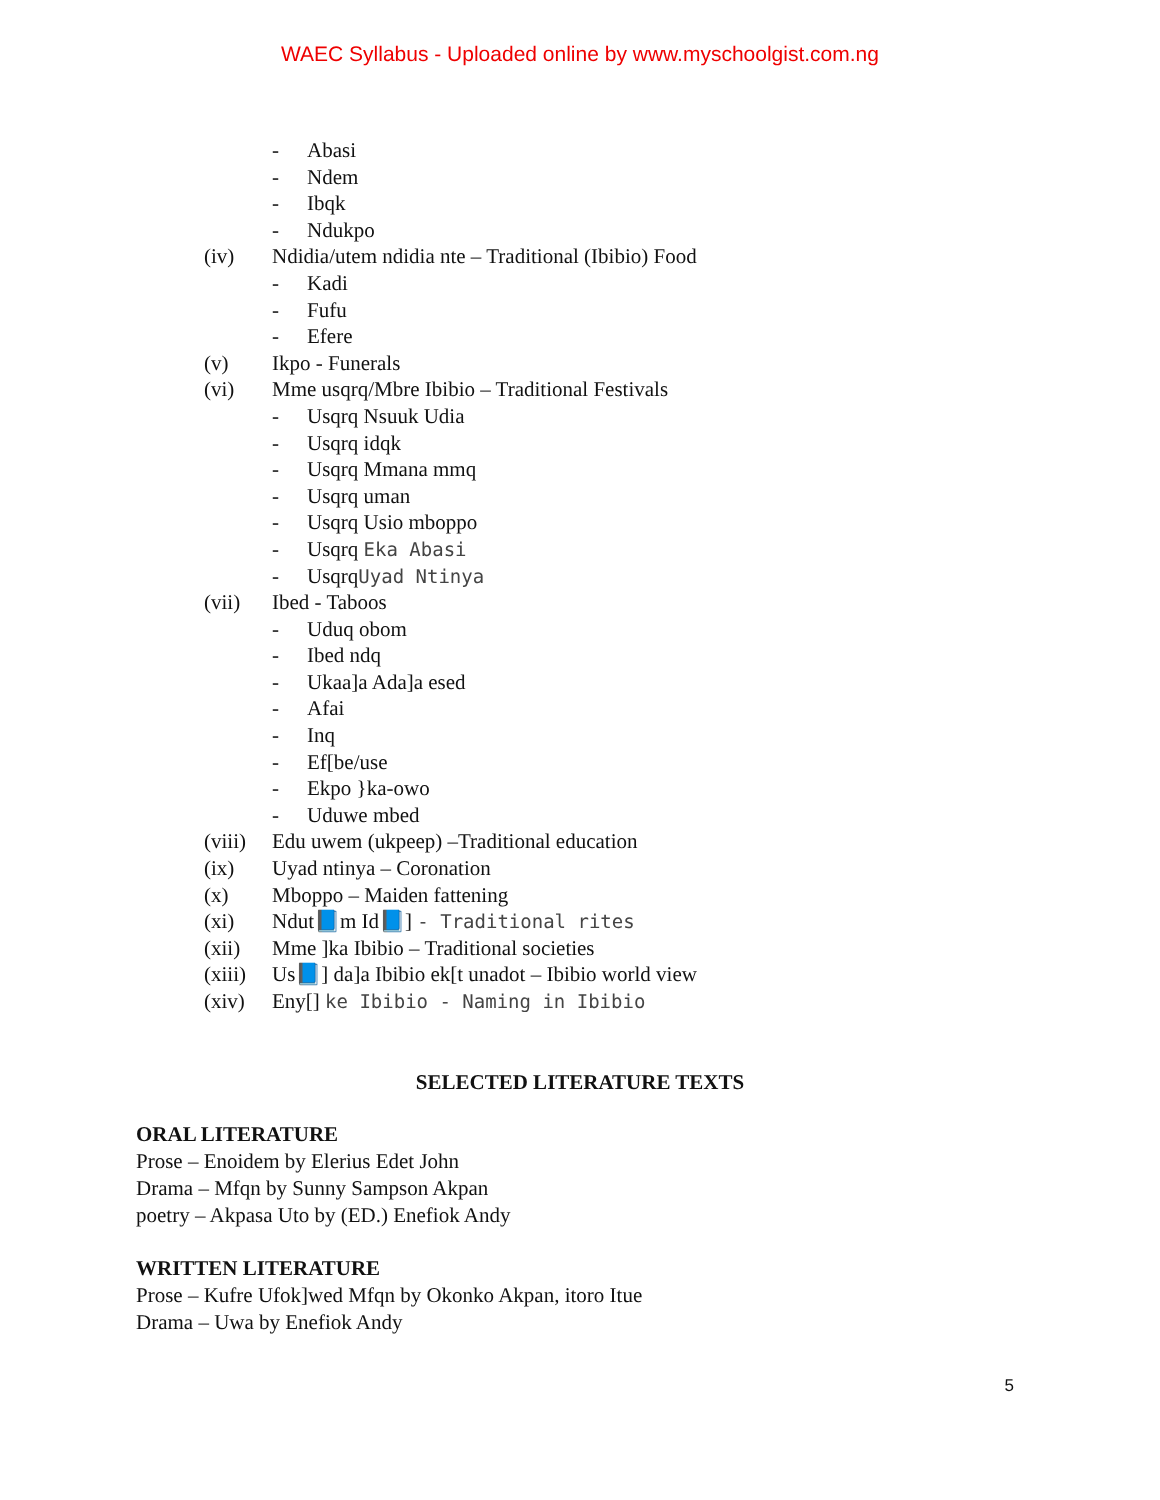WAEC Syllabus - Uploaded online by www.myschoolgist.com.ng
- Abasi
- Ndem
- Ibqk
- Ndukpo
(iv) Ndidia/utem ndidia nte – Traditional (Ibibio) Food
- Kadi
- Fufu
- Efere
(v) Ikpo - Funerals
(vi) Mme usqrq/Mbre Ibibio – Traditional Festivals
- Usqrq Nsuuk Udia
- Usqrq idqk
- Usqrq Mmana mmq
- Usqrq uman
- Usqrq Usio mboppo
- Usqrq Eka Abasi
- UsqrqUyad Ntinya
(vii) Ibed - Taboos
- Uduq obom
- Ibed ndq
- Ukaa]a Ada]a esed
- Afai
- Inq
- Ef[be/use
- Ekpo }ka-owo
- Uduwe mbed
(viii) Edu uwem (ukpeep) –Traditional education
(ix) Uyad ntinya – Coronation
(x) Mboppo – Maiden fattening
(xi) Ndut📘m Id📘] - Traditional rites
(xii) Mme ]ka Ibibio – Traditional societies
(xiii) Us📘] da]a Ibibio ek[t unadot – Ibibio world view
(xiv) Eny[] ke Ibibio - Naming in Ibibio
SELECTED LITERATURE TEXTS
ORAL LITERATURE
Prose – Enoidem by Elerius Edet John
Drama – Mfqn by Sunny Sampson Akpan
poetry – Akpasa Uto by (ED.) Enefiok Andy
WRITTEN LITERATURE
Prose – Kufre Ufok]wed Mfqn by Okonko Akpan, itoro Itue
Drama – Uwa by Enefiok Andy
5